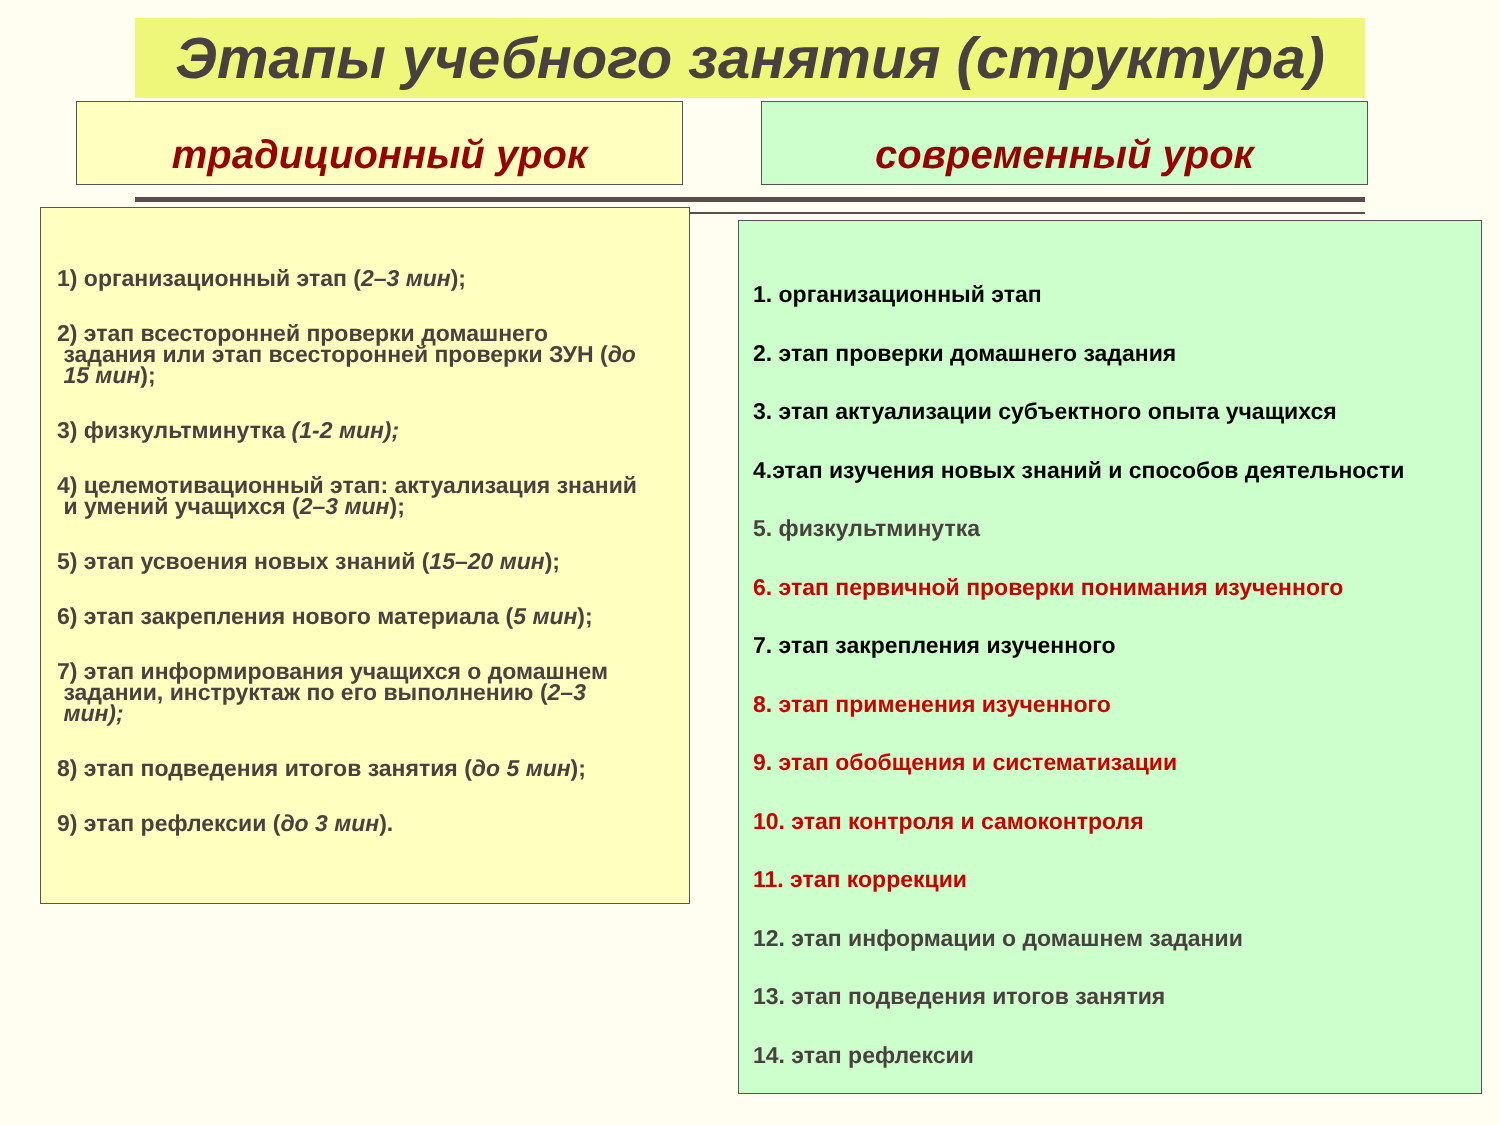Этапы учебного занятия (структура)
традиционный урок современный урок
1) организационный этап (2–3 мин);
2) этап всесторонней проверки домашнего
задания или этап всесторонней проверки ЗУН (до
15 мин);
3) физкультминутка (1-2 мин);
4) целемотивационный этап: актуализация знаний
и умений учащихся (2–3 мин);
5) этап усвоения новых знаний (15–20 мин);
6) этап закрепления нового материала (5 мин);
7) этап информирования учащихся о домашнем
задании, инструктаж по его выполнению (2–3
мин);
8) этап подведения итогов занятия (до 5 мин);
9) этап рефлексии (до 3 мин).
1. организационный этап
2. этап проверки домашнего задания
3. этап актуализации субъектного опыта учащихся
4.этап изучения новых знаний и способов деятельности
5. физкультминутка
6. этап первичной проверки понимания изученного
7. этап закрепления изученного
8. этап применения изученного
9. этап обобщения и систематизации
10. этап контроля и самоконтроля
11. этап коррекции
12. этап информации о домашнем задании
13. этап подведения итогов занятия
14. этап рефлексии